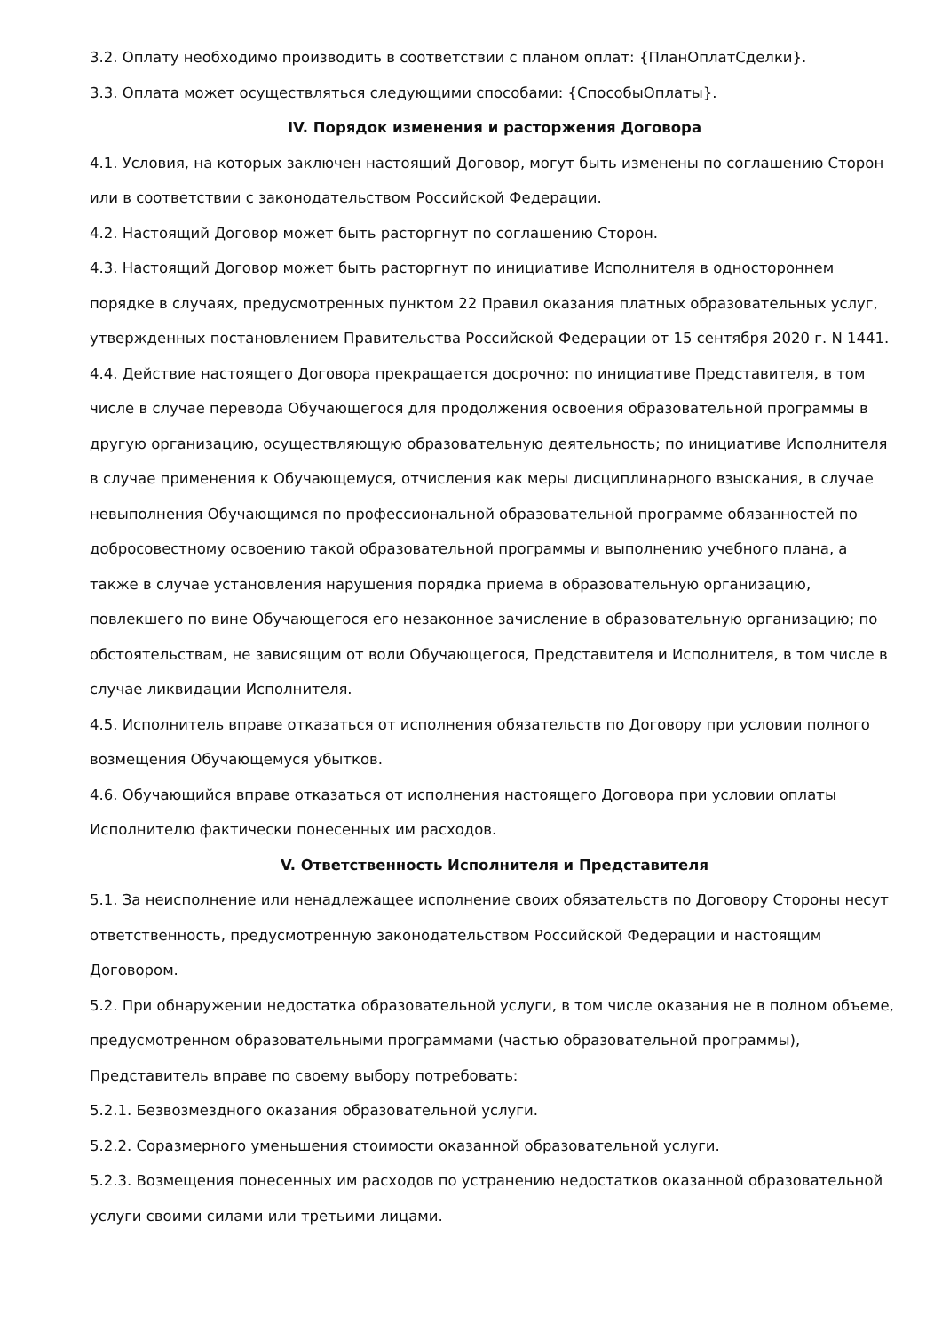3.2. Оплату необходимо производить в соответствии с планом оплат: {ПланОплатСделки}.
3.3. Оплата может осуществляться следующими способами: {СпособыОплаты}.
IV. Порядок изменения и расторжения Договора
4.1. Условия, на которых заключен настоящий Договор, могут быть изменены по соглашению Сторон или в соответствии с законодательством Российской Федерации.
4.2. Настоящий Договор может быть расторгнут по соглашению Сторон.
4.3. Настоящий Договор может быть расторгнут по инициативе Исполнителя в одностороннем порядке в случаях, предусмотренных пунктом 22 Правил оказания платных образовательных услуг, утвержденных постановлением Правительства Российской Федерации от 15 сентября 2020 г. N 1441.
4.4. Действие настоящего Договора прекращается досрочно: по инициативе Представителя, в том числе в случае перевода Обучающегося для продолжения освоения образовательной программы в другую организацию, осуществляющую образовательную деятельность; по инициативе Исполнителя в случае применения к Обучающемуся, отчисления как меры дисциплинарного взыскания, в случае невыполнения Обучающимся по профессиональной образовательной программе обязанностей по добросовестному освоению такой образовательной программы и выполнению учебного плана, а также в случае установления нарушения порядка приема в образовательную организацию, повлекшего по вине Обучающегося его незаконное зачисление в образовательную организацию; по обстоятельствам, не зависящим от воли Обучающегося, Представителя и Исполнителя, в том числе в случае ликвидации Исполнителя.
4.5. Исполнитель вправе отказаться от исполнения обязательств по Договору при условии полного возмещения Обучающемуся убытков.
4.6. Обучающийся вправе отказаться от исполнения настоящего Договора при условии оплаты Исполнителю фактически понесенных им расходов.
V. Ответственность Исполнителя и Представителя
5.1. За неисполнение или ненадлежащее исполнение своих обязательств по Договору Стороны несут ответственность, предусмотренную законодательством Российской Федерации и настоящим Договором.
5.2. При обнаружении недостатка образовательной услуги, в том числе оказания не в полном объеме, предусмотренном образовательными программами (частью образовательной программы), Представитель вправе по своему выбору потребовать:
5.2.1. Безвозмездного оказания образовательной услуги.
5.2.2. Соразмерного уменьшения стоимости оказанной образовательной услуги.
5.2.3. Возмещения понесенных им расходов по устранению недостатков оказанной образовательной услуги своими силами или третьими лицами.